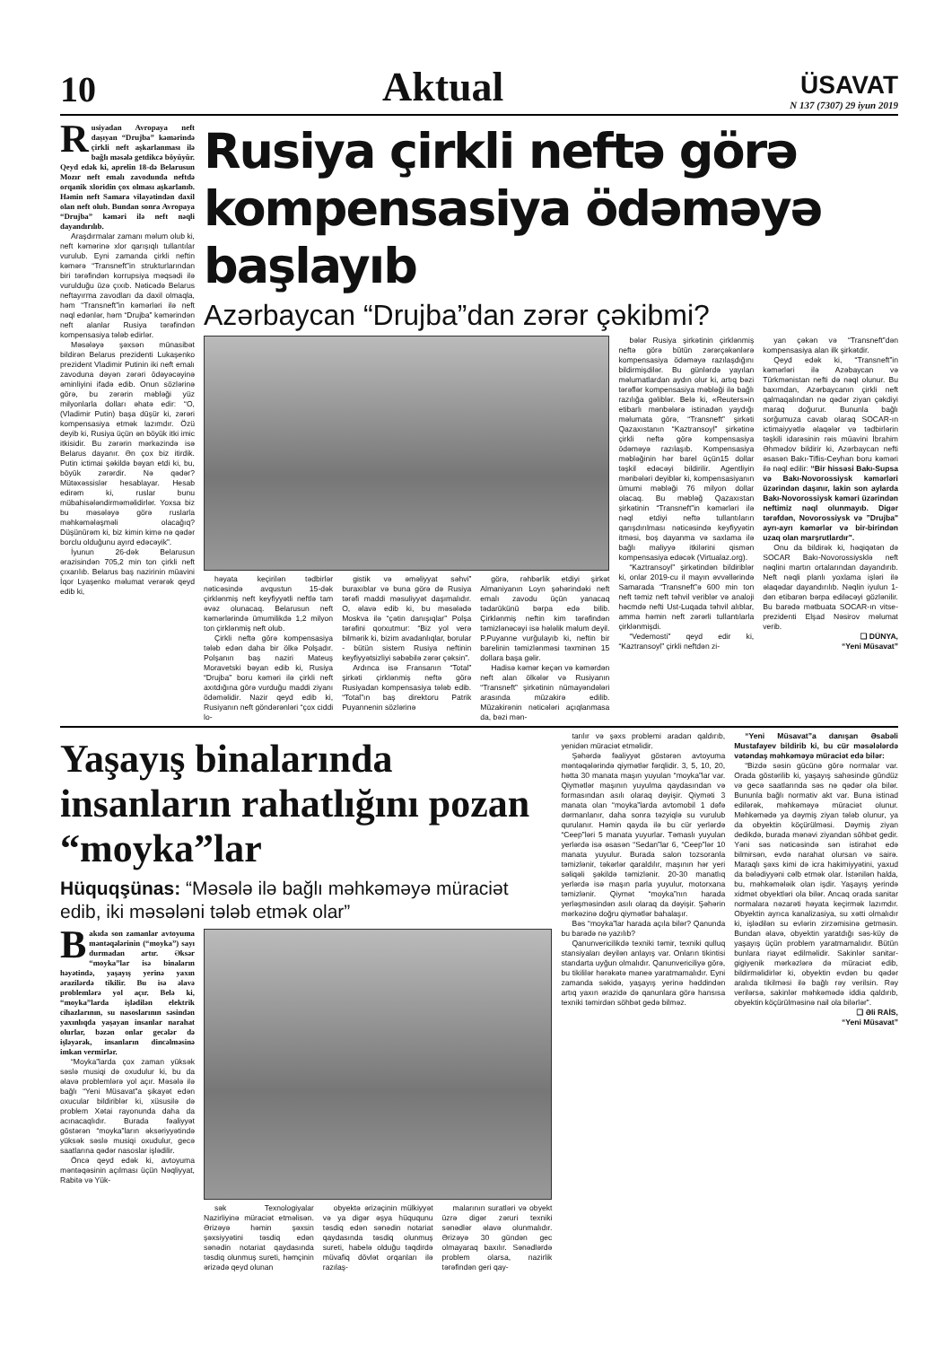10 Aktual
ÜSAVAT
N 137 (7307) 29 iyun 2019
Rusiyadan Avropaya neft daşıyan “Drujba” kəmərində çirkli neft aşkarlanması ilə bağlı məsələ getdikcə böyüyür. Qeyd edək ki, aprelin 18-də Belarusun Mozır neft emalı zavodunda neftdə orqanik xloridin çox olması aşkarlanıb. Həmin neft Samara vilayətindən daxil olan neft olub. Bundan sonra Avropaya “Drujba” kəməri ilə neft nəqli dayandırılıb.
Araşdırmalar zamanı məlum olub ki, neft kəmərinə xlor qarışıqlı tullantılar vurulub. Eyni zamanda çirkli neftin kəmərə “Transneft”in strukturlarından biri tərəfindən korrupsiya məqsədi ilə vurulduğu üzə çıxıb. Nəticədə Belarus neftayırma zavodları da daxil olmaqla, həm “Transneft”in kəmərləri ilə neft nəql edənlər, həm “Drujba” kəmərindən neft alanlar Rusiya tərəfindən kompensasiya tələb edirlər.
Məsələyə şəxsən münasibət bildirən Belarus prezidenti Lukaşenko prezident Vladimir Putinin iki neft emalı zavoduna dəyən zərəri ödəyəcəyinə əminliyini ifadə edib. Onun sözlərinə görə, bu zərərin məbləği yüz milyonlarla dolları əhatə edir: “O, (Vladimir Putin) başa düşür ki, zərəri kompensasiya etmək lazımdır. Özü deyib ki, Rusiya üçün ən böyük itki imic itkisidir. Bu zərərin mərkəzində isə Belarus dayanır. Ən çox biz itirdik. Putin ictimai şəkildə bəyan etdi ki, bu, böyük zərərdir. Nə qədər? Mütəxəssislər hesablayar. Hesab edirəm ki, ruslar bunu mübahisələndirməməlidirlər. Yoxsa biz bu məsələyə görə ruslarla məhkəmələşməli olacağıq? Düşünürəm ki, biz kimin kimə nə qədər borclu olduğunu ayırd edəcəyik”.
İyunun 26-dək Belarusun ərazisindən 705,2 min ton çirkli neft çıxarılıb. Belarus baş nazirinin müavini İqor Lyaşenko məlumat verərək qeyd edib ki,
Rusiya çirkli neftə görə kompensasiya ödəməyə başlayıb
Azərbaycan “Drujba”dan zərər çəkibmi?
həyata keçirilən tədbirlər nəticəsində avqustun 15-dək çirklənmiş neft keyfiyyətli neftlə tam əvəz olunacaq. Belarusun neft kəmərlərində ümumilikdə 1,2 milyon ton çirklənmiş neft olub.
Çirkli neftə görə kompensasiya tələb edən daha bir ölkə Polşadır. Polşanın baş naziri Mateuş Moravetski bəyan edib ki, Rusiya “Drujba” boru kəməri ilə çirkli neft axıtdığına görə vurduğu maddi ziyanı ödəməlidir. Nazir qeyd edib ki, Rusiyanın neft göndərənləri “çox ciddi lo-
gistik və əməliyyat səhvi” buraxıblar və buna görə də Rusiya tərəfi maddi məsuliyyət daşımalıdır. O, əlavə edib ki, bu məsələdə Moskva ilə “çətin danışıqlar” Polşa tərəfini qorxutmur: “Biz yol verə bilmərik ki, bizim avadanlıqlar, borular - bütün sistem Rusiya neftinin keyfiyyətsizliyi səbəbilə zərər çəksin”.
Ardınca isə Fransanın “Total” şirkəti çirklənmiş neftə görə Rusiyadan kompensasiya tələb edib. “Total”ın baş direktoru Patrik Puyannenin sözlərinə
görə, rəhbərlik etdiyi şirkət Almaniyanın Loyn şəhərindəki neft emalı zavodu üçün yanacaq tədarükünü bərpa edə bilib. Çirklənmiş neftin kim tərəfindən təmizlənəcəyi isə hələlik məlum deyil. P.Puyanne vurğulayıb ki, neftin bir barelinin təmizlənməsi təxminən 15 dollara başa gəlir.
Hadisə kəmər keçən və kəmərdən neft alan ölkələr və Rusiyanın “Transneft” şirkətinin nümayəndələri arasında müzakirə edilib. Müzakirənin nəticələri açıqlanmasa da, bəzi mən-
bələr Rusiya şirkətinin çirklənmiş neftə görə bütün zərərçəkənlərə kompensasiya ödəməyə razılaşdığını bildirmişdilər. Bu günlərdə yayılan məlumatlardan aydın olur ki, artıq bəzi tərəflər kompensasiya məbləği ilə bağlı razılığa gəliblər. Belə ki, «Reuters»in etibarlı mənbələrə istinadən yaydığı məlumata görə, “Transneft” şirkəti Qazaxıstanın “Kaztransoyl” şirkətinə çirkli neftə görə kompensasiya ödəməyə razılaşıb. Kompensasiya məbləğinin hər barel üçün15 dollar təşkil edəcəyi bildirilir. Agentliyin mənbələri deyiblər ki, kompensasiyanın ümumi məbləği 76 milyon dollar olacaq. Bu məbləğ Qazaxıstan şirkətinin “Transneft”in kəmərləri ilə nəql etdiyi neftə tullantıların qarışdırılması nəticəsində keyfiyyətin itməsi, boş dayanma və saxlama ilə bağlı maliyyə itkilərini qismən kompensasiya edəcək (Virtualaz.org).
“Kaztransoyl” şirkətindən bildiriblər ki, onlar 2019-cu il mayın əvvəllərində Samarada “Transneft”ə 600 min ton neft təmiz neft təhvil veriblər və analoji həcmdə nefti Ust-Luqada təhvil alıblar, amma həmin neft zərərli tullantılarla çirklənmişdi.
“Vedemosti” qeyd edir ki, “Kaztransoyl” çirkli neftdən zi-
yan çəkən və “Transneft”dən kompensasiya alan ilk şirkətdir.
Qeyd edək ki, “Transneft”in kəmərləri ilə Azəbaycan və Türkmənistan nefti də nəql olunur. Bu baxımdan, Azərbaycanın çirkli neft qalmaqalından nə qədər ziyan çəkdiyi maraq doğurur. Bununla bağlı sorğumuza cavab olaraq SOCAR-ın ictimaiyyətlə əlaqələr və tədbirlərin təşkili idarəsinin rəis müavini İbrahim Əhmədov bildirir ki, Azərbaycan nefti əsasən Bakı-Tiflis-Ceyhan boru kəməri ilə nəql edilir: “Bir hissəsi Bakı-Supsa və Bakı-Novorossiysk kəmərləri üzərindən daşınır, lakin son aylarda Bakı-Novorossiysk kəməri üzərindən neftimiz nəql olunmayıb. Digər tərəfdən, Novorossiysk və ”Drujba" ayrı-ayrı kəmərlər və bir-birindən uzaq olan marşrutlardır".
Onu da bildirək ki, həqiqətən də SOCAR Bakı-Novorossiysklə neft nəqlini martın ortalarından dayandırıb. Neft nəqli planlı yoxlama işləri ilə əlaqədar dayandırılıb. Nəqlin iyulun 1-dən etibarən bərpa ediləcəyi gözlənilir. Bu barədə mətbuata SOCAR-ın vitse-prezidenti Elşad Nəsirov məlumat verib.
❑ DÜNYA,
“Yeni Müsavat”
Yaşayış binalarında insanların rahatlığını pozan “moyka”lar
Hüquqşünas: “Məsələ ilə bağlı məhkəməyə müraciət edib, iki məsələni tələb etmək olar”
Bakıda son zamanlar avtoyuma məntəqələrinin (“moyka”) sayı durmadan artır. Əksər “moyka”lar isə binaların həyətində, yaşayış yerinə yaxın ərazilərdə tikilir. Bu isə əlavə problemlərə yol açır. Belə ki, “moyka”larda işlədilən elektrik cihazlarının, su nasoslarının səsindən yaxınlıqda yaşayan insanlar narahat olurlar, bəzən onlar gecələr də işləyərək, insanların dincəlməsinə imkan vermirlər.
“Moyka”larda çox zaman yüksək səslə musiqi də oxudulur ki, bu da əlavə problemlərə yol açır. Məsələ ilə bağlı “Yeni Müsavat”a şikayət edən oxucular bildiriblər ki, xüsusilə də problem Xətai rayonunda daha da acınacaqlıdır. Burada fəaliyyət göstərən “moyka”ların əksəriyyətində yüksək səslə musiqi oxudulur, gecə saatlarına qədər nasoslar işlədilir.
Öncə qeyd edək ki, avtoyuma məntəqəsinin açılması üçün Nəqliyyat, Rabitə və Yük-
sək Texnologiyalar Nazirliyinə müraciət etməlisən. Ərizəyə həmin şəxsin şəxsiyyətini təsdiq edən sənədin notariat qaydasında təsdiq olunmuş sureti, həmçinin ərizədə qeyd olunan
obyektə ərizəçinin mülkiyyət və ya digər əşya hüququnu təsdiq edən sənədin notariat qaydasında təsdiq olunmuş sureti, habelə olduğu təqdirdə müvafiq dövlət orqanları ilə razılaş-
malarının suratləri və obyekt üzrə digər zəruri texniki sənədlər əlavə olunmalıdır. Ərizəyə 30 gündən gec olmayaraq baxılır. Sənədlərdə problem olarsa, nazirlik tərəfindən geri qay-
tarılır və şəxs problemi aradan qaldırıb, yenidən müraciət etməlidir.
Şəhərdə fəaliyyət göstərən avtoyuma məntəqələrində qiymətlər fərqlidir. 3, 5, 10, 20, hətta 30 manata maşın yuyulan “moyka”lar var. Qiymətlər maşının yuyulma qaydasından və formasından asılı olaraq dəyişir. Qiyməti 3 manata olan “moyka”larda avtomobil 1 dəfə dərmanlanır, daha sonra təzyiqlə su vurulub qurulanır. Həmin qayda ilə bu cür yerlərdə “Ceep”ləri 5 manata yuyurlar. Təmaslı yuyulan yerlərdə isə əsasən “Sedan”lar 6, “Ceep”lər 10 manata yuyulur. Burada salon tozsoranla təmizlənir, təkərlər qaraldılır, maşının hər yeri səliqəli şəkildə təmizlənir. 20-30 manatlıq yerlərdə isə maşın parla yuyulur, motorxana təmizlənir. Qiymət “moyka”nın harada yerləşməsindən asılı olaraq da dəyişir. Şəhərin mərkəzinə doğru qiymətlər bahalaşır.
Bəs “moyka”lar harada açıla bilər? Qanunda bu barədə nə yazılıb?
Qanunvericilikdə texniki təmir, texniki qulluq stansiyaları deyilən anlayış var. Onların tikintisi standarta uyğun olmalıdır. Qanunvericiliyə görə, bu tikililər hərəkətə manеə yaratmamalıdır. Eyni zamanda səkidə, yaşayış yerinə həddindən artıq yaxın ərazidə də qanunlara görə hansısa texniki təmirdən söhbət gedə bilməz.
“Yeni Müsavat”a danışan Əsabəli Mustafayev bildirib ki, bu cür məsələlərdə vətəndaş məhkəməyə müraciət edə bilər:
“Bizdə səsin gücünə görə normalar var. Orada göstərilib ki, yaşayış sahəsində gündüz və gecə saatlarında səs nə qədər ola bilər. Bununla bağlı normativ akt var. Buna istinad edilərək, məhkəməyə müraciət olunur. Məhkəmədə ya dəymiş ziyan tələb olunur, ya da obyektin köçürülməsi. Dəymiş ziyan dedikdə, burada mənəvi ziyandan söhbət gedir. Yəni səs nəticəsində sən istirahət edə bilmirsən, evdə narahat olursan və sairə. Maraqlı şəxs kimi də icra hakimiyyətini, yaxud da bələdiyyəni cəlb etmək olar. İstənilən halda, bu, məhkəmələik olan işdir. Yaşayış yerində xidmət obyektləri ola bilər. Ancaq orada sanitar normalara nəzarəti həyata keçirmək lazımdır. Obyektin ayrıca kanalizasiya, su xətti olmalıdır ki, işlədilən su evlərin zirzəmisinə getməsin. Bundan əlavə, obyektin yaratdığı səs-küy də yaşayış üçün problem yaratmamalıdır. Bütün bunlara riayət edilməlidir. Sakinlər sanitar-gigiyenik mərkəzlərə də müraciət edib, bildirməlidirlər ki, obyektin evdən bu qədər aralıda tikilməsi ilə bağlı rəy verilsin. Rəy verilərsə, sakinlər məhkəmədə iddia qaldırıb, obyektin köçürülməsinə nail ola bilərlər”.
❑ Əli RAİS,
“Yeni Müsavat”